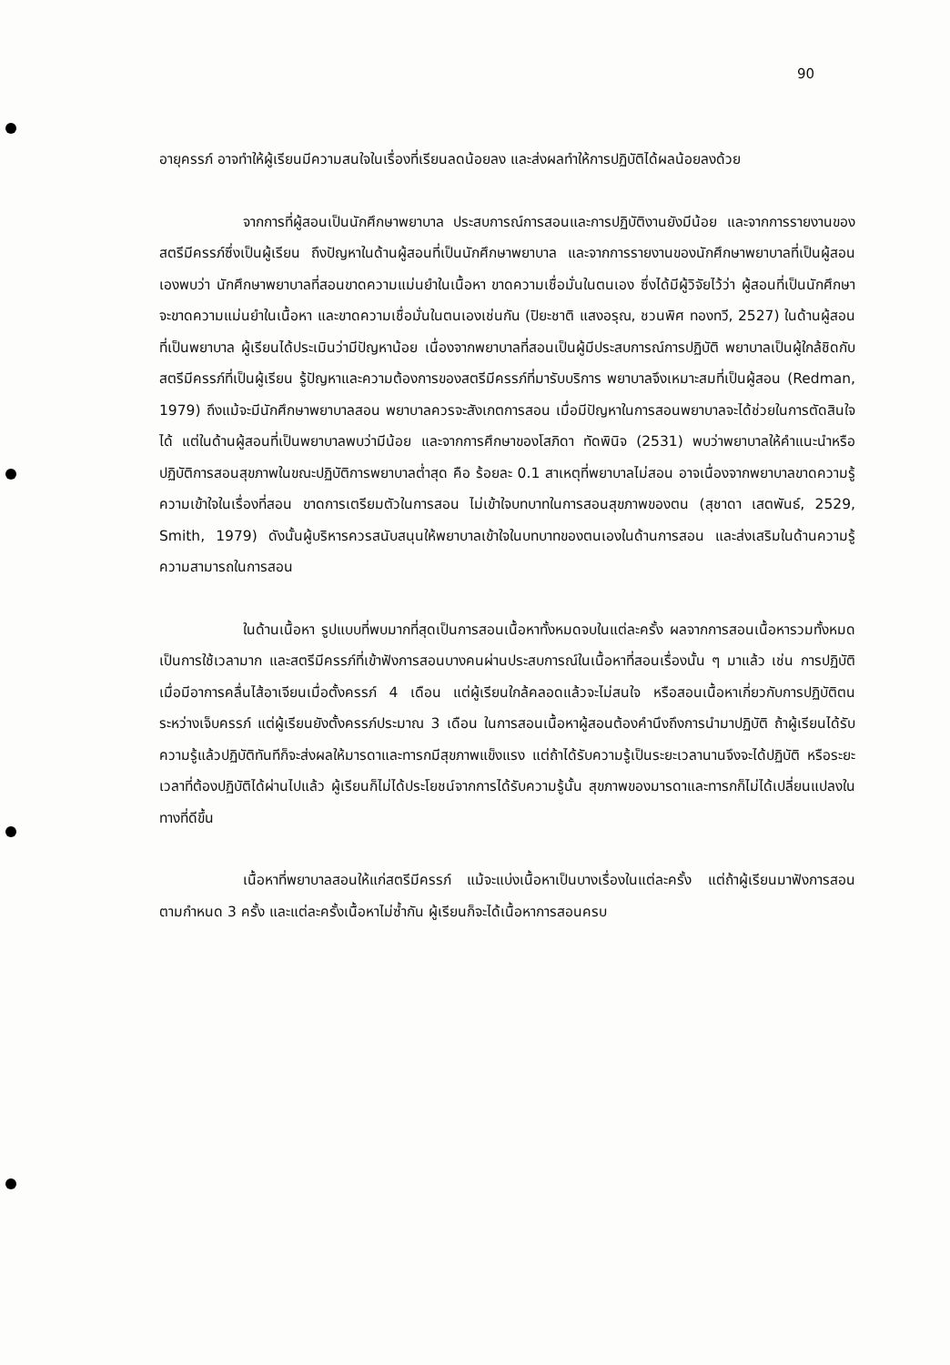90
อายุครรภ์ อาจทำให้ผู้เรียนมีความสนใจในเรื่องที่เรียนลดน้อยลง และส่งผลทำให้การปฏิบัติได้ผลน้อยลงด้วย
จากการที่ผู้สอนเป็นนักศึกษาพยาบาล ประสบการณ์การสอนและการปฏิบัติงานยังมีน้อย และจากการรายงานของสตรีมีครรภ์ซึ่งเป็นผู้เรียน ถึงปัญหาในด้านผู้สอนที่เป็นนักศึกษาพยาบาล และจากการรายงานของนักศึกษาพยาบาลที่เป็นผู้สอนเองพบว่า นักศึกษาพยาบาลที่สอนขาดความแม่นยำในเนื้อหา ขาดความเชื่อมั่นในตนเอง ซึ่งได้มีผู้วิจัยไว้ว่า ผู้สอนที่เป็นนักศึกษาจะขาดความแม่นยำในเนื้อหา และขาดความเชื่อมั่นในตนเองเช่นกัน (ปิยะชาติ แสงอรุณ, ชวนพิศ ทองทวี, 2527) ในด้านผู้สอนที่เป็นพยาบาล ผู้เรียนได้ประเมินว่ามีปัญหาน้อย เนื่องจากพยาบาลที่สอนเป็นผู้มีประสบการณ์การปฏิบัติ พยาบาลเป็นผู้ใกล้ชิดกับสตรีมีครรภ์ที่เป็นผู้เรียน รู้ปัญหาและความต้องการของสตรีมีครรภ์ที่มารับบริการ พยาบาลจึงเหมาะสมที่เป็นผู้สอน (Redman, 1979) ถึงแม้จะมีนักศึกษาพยาบาลสอน พยาบาลควรจะสังเกตการสอน เมื่อมีปัญหาในการสอนพยาบาลจะได้ช่วยในการตัดสินใจได้ แต่ในด้านผู้สอนที่เป็นพยาบาลพบว่ามีน้อย และจากการศึกษาของโสภิดา ทัดพินิจ (2531) พบว่าพยาบาลให้คำแนะนำหรือปฏิบัติการสอนสุขภาพในขณะปฏิบัติการพยาบาลต่ำสุด คือ ร้อยละ 0.1 สาเหตุที่พยาบาลไม่สอน อาจเนื่องจากพยาบาลขาดความรู้ ความเข้าใจในเรื่องที่สอน ขาดการเตรียมตัวในการสอน ไม่เข้าใจบทบาทในการสอนสุขภาพของตน (สุชาดา เสตพันธ์, 2529, Smith, 1979) ดังนั้นผู้บริหารควรสนับสนุนให้พยาบาลเข้าใจในบทบาทของตนเองในด้านการสอน และส่งเสริมในด้านความรู้ความสามารถในการสอน
ในด้านเนื้อหา รูปแบบที่พบมากที่สุดเป็นการสอนเนื้อหาทั้งหมดจบในแต่ละครั้ง ผลจากการสอนเนื้อหารวมทั้งหมด เป็นการใช้เวลามาก และสตรีมีครรภ์ที่เข้าฟังการสอนบางคนผ่านประสบการณ์ในเนื้อหาที่สอนเรื่องนั้น ๆ มาแล้ว เช่น การปฏิบัติเมื่อมีอาการคลื่นไส้อาเจียนเมื่อตั้งครรภ์ 4 เดือน แต่ผู้เรียนใกล้คลอดแล้วจะไม่สนใจ หรือสอนเนื้อหาเกี่ยวกับการปฏิบัติตนระหว่างเจ็บครรภ์ แต่ผู้เรียนยังตั้งครรภ์ประมาณ 3 เดือน ในการสอนเนื้อหาผู้สอนต้องคำนึงถึงการนำมาปฏิบัติ ถ้าผู้เรียนได้รับความรู้แล้วปฏิบัติทันทีก็จะส่งผลให้มารดาและทารกมีสุขภาพแข็งแรง แต่ถ้าได้รับความรู้เป็นระยะเวลานานจึงจะได้ปฏิบัติ หรือระยะเวลาที่ต้องปฏิบัติได้ผ่านไปแล้ว ผู้เรียนก็ไม่ได้ประโยชน์จากการได้รับความรู้นั้น สุขภาพของมารดาและทารกก็ไม่ได้เปลี่ยนแปลงในทางที่ดีขึ้น
เนื้อหาที่พยาบาลสอนให้แก่สตรีมีครรภ์ แม้จะแบ่งเนื้อหาเป็นบางเรื่องในแต่ละครั้ง แต่ถ้าผู้เรียนมาฟังการสอนตามกำหนด 3 ครั้ง และแต่ละครั้งเนื้อหาไม่ซ้ำกัน ผู้เรียนก็จะได้เนื้อหาการสอนครบ